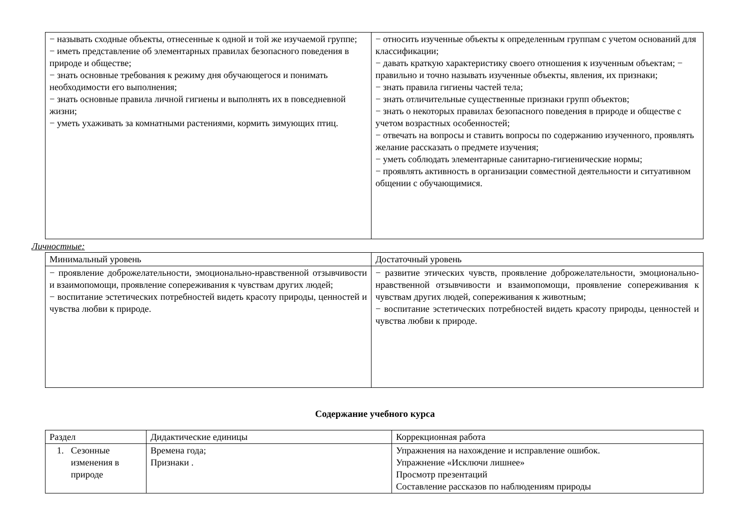| − называть сходные объекты, отнесенные к одной и той же изучаемой группе; − иметь представление об элементарных правилах безопасного поведения в природе и обществе; − знать основные требования к режиму дня обучающегося и понимать необходимости его выполнения; − знать основные правила личной гигиены и выполнять их в повседневной жизни; − уметь ухаживать за комнатными растениями, кормить зимующих птиц. | − относить изученные объекты к определенным группам с учетом оснований для классификации; − давать краткую характеристику своего отношения к изученным объектам; − правильно и точно называть изученные объекты, явления, их признаки; − знать правила гигиены частей тела; − знать отличительные существенные признаки групп объектов; − знать о некоторых правилах безопасного поведения в природе и обществе с учетом возрастных особенностей; − отвечать на вопросы и ставить вопросы по содержанию изученного, проявлять желание рассказать о предмете изучения; − уметь соблюдать элементарные санитарно-гигиенические нормы; − проявлять активность в организации совместной деятельности и ситуативном общении с обучающимися. |
Личностные:
| Минимальный уровень | Достаточный уровень |
| − проявление доброжелательности, эмоционально-нравственной отзывчивости и взаимопомощи, проявление сопереживания к чувствам других людей; − воспитание эстетических потребностей видеть красоту природы, ценностей и чувства любви к природе. | − развитие этических чувств, проявление доброжелательности, эмоционально-нравственной отзывчивости и взаимопомощи, проявление сопереживания к чувствам других людей, сопереживания к животным; − воспитание эстетических потребностей видеть красоту природы, ценностей и чувства любви к природе. |
Содержание учебного курса
| Раздел | Дидактические единицы | Коррекционная работа |
| 1. Сезонные изменения в природе | Времена года; Признаки . | Упражнения на нахождение и исправление ошибок. Упражнение «Исключи лишнее» Просмотр презентаций Составление рассказов по наблюдениям природы |